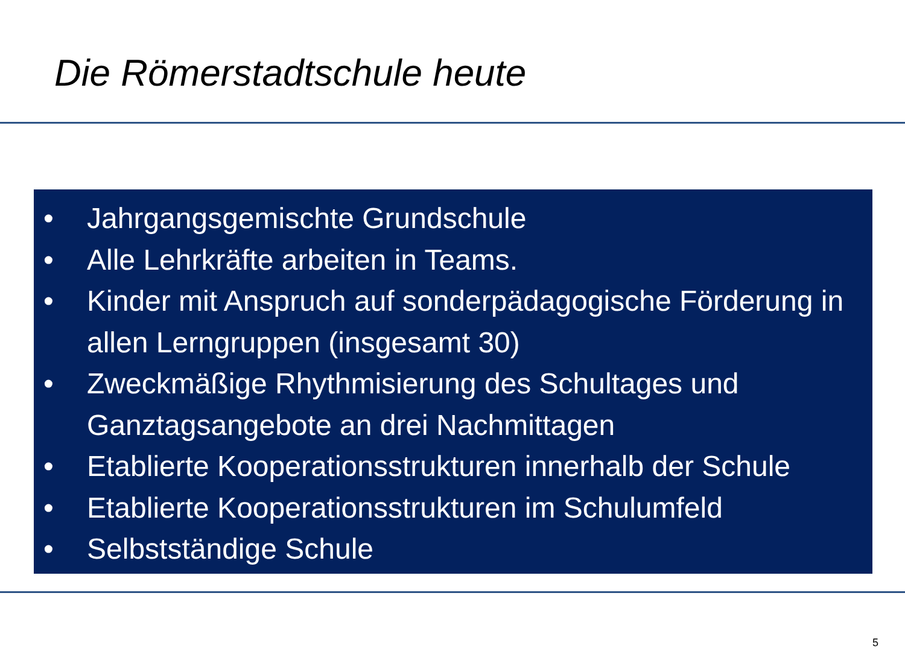Die Römerstadtschule heute
• Jahrgangsgemischte Grundschule
• Alle Lehrkräfte arbeiten in Teams.
• Kinder mit Anspruch auf sonderpädagogische Förderung in allen Lerngruppen (insgesamt 30)
• Zweckmäßige Rhythmisierung des Schultages und Ganztagsangebote an drei Nachmittagen
• Etablierte Kooperationsstrukturen innerhalb der Schule
• Etablierte Kooperationsstrukturen im Schulumfeld
• Selbstständige Schule
5